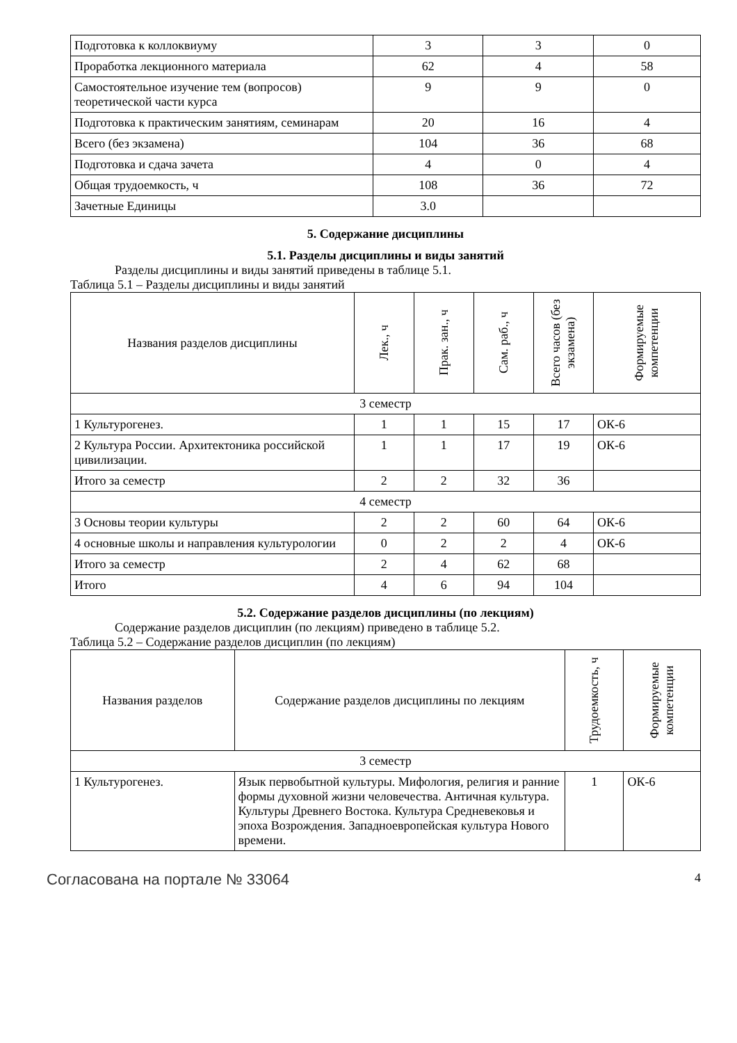| Подготовка к коллоквиуму | 3 | 3 | 0 |
| Проработка лекционного материала | 62 | 4 | 58 |
| Самостоятельное изучение тем (вопросов) теоретической части курса | 9 | 9 | 0 |
| Подготовка к практическим занятиям, семинарам | 20 | 16 | 4 |
| Всего (без экзамена) | 104 | 36 | 68 |
| Подготовка и сдача зачета | 4 | 0 | 4 |
| Общая трудоемкость, ч | 108 | 36 | 72 |
| Зачетные Единицы | 3.0 | | |
5. Содержание дисциплины
5.1. Разделы дисциплины и виды занятий
Разделы дисциплины и виды занятий приведены в таблице 5.1.
Таблица 5.1 – Разделы дисциплины и виды занятий
| Названия разделов дисциплины | Лек., ч | Прак. зан., ч | Сам. раб., ч | Всего часов (без экзамена) | Формируемые компетенции |
| --- | --- | --- | --- | --- | --- |
| 3 семестр | | | | | |
| 1 Культурогенез. | 1 | 1 | 15 | 17 | ОК-6 |
| 2 Культура России. Архитектоника российской цивилизации. | 1 | 1 | 17 | 19 | ОК-6 |
| Итого за семестр | 2 | 2 | 32 | 36 | |
| 4 семестр | | | | | |
| 3 Основы теории культуры | 2 | 2 | 60 | 64 | ОК-6 |
| 4 основные школы и направления культурологии | 0 | 2 | 2 | 4 | ОК-6 |
| Итого за семестр | 2 | 4 | 62 | 68 | |
| Итого | 4 | 6 | 94 | 104 | |
5.2. Содержание разделов дисциплины (по лекциям)
Содержание разделов дисциплин (по лекциям) приведено в таблице 5.2.
Таблица 5.2 – Содержание разделов дисциплин (по лекциям)
| Названия разделов | Содержание разделов дисциплины по лекциям | Трудоемкость, ч | Формируемые компетенции |
| --- | --- | --- | --- |
| 3 семестр | | | |
| 1 Культурогенез. | Язык первобытной культуры. Мифология, религия и ранние формы духовной жизни человечества. Античная культура. Культуры Древнего Востока. Культура Средневековья и эпоха Возрождения. Западноевропейская культура Нового времени. | 1 | ОК-6 |
Согласована на портале № 33064 4